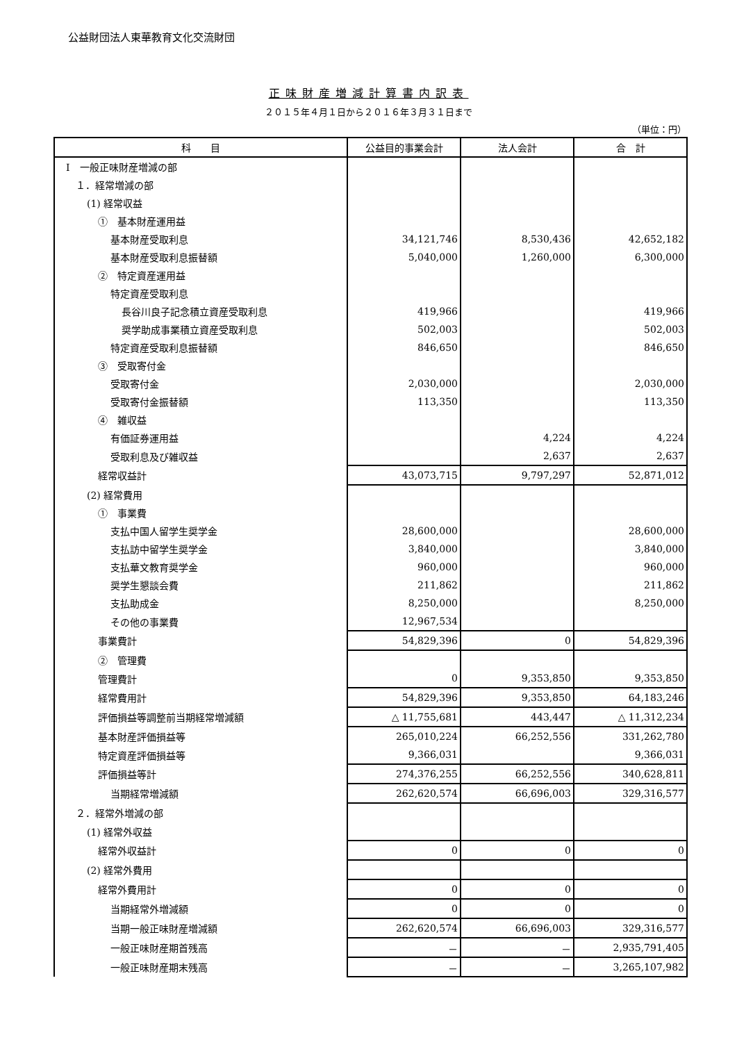公益財団法人東華教育文化交流財団
正味財産増減計算書内訳表
２０１５年４月１日から２０１６年３月３１日まで
（単位：円）
| 科 目 | 公益目的事業会計 | 法人会計 | 合 計 |
| --- | --- | --- | --- |
| Ⅰ 一般正味財産増減の部 | | | |
| １．経常増減の部 | | | |
| (1) 経常収益 | | | |
| ① 基本財産運用益 | | | |
| 基本財産受取利息 | 34,121,746 | 8,530,436 | 42,652,182 |
| 基本財産受取利息振替額 | 5,040,000 | 1,260,000 | 6,300,000 |
| ② 特定資産運用益 | | | |
| 特定資産受取利息 | | | |
| 長谷川良子記念積立資産受取利息 | 419,966 | | 419,966 |
| 奨学助成事業積立資産受取利息 | 502,003 | | 502,003 |
| 特定資産受取利息振替額 | 846,650 | | 846,650 |
| ③ 受取寄付金 | | | |
| 受取寄付金 | 2,030,000 | | 2,030,000 |
| 受取寄付金振替額 | 113,350 | | 113,350 |
| ④ 雑収益 | | | |
| 有価証券運用益 | | 4,224 | 4,224 |
| 受取利息及び雑収益 | | 2,637 | 2,637 |
| 経常収益計 | 43,073,715 | 9,797,297 | 52,871,012 |
| (2) 経常費用 | | | |
| ① 事業費 | | | |
| 支払中国人留学生奨学金 | 28,600,000 | | 28,600,000 |
| 支払訪中留学生奨学金 | 3,840,000 | | 3,840,000 |
| 支払華文教育奨学金 | 960,000 | | 960,000 |
| 奨学生懇談会費 | 211,862 | | 211,862 |
| 支払助成金 | 8,250,000 | | 8,250,000 |
| その他の事業費 | 12,967,534 | | |
| 事業費計 | 54,829,396 | 0 | 54,829,396 |
| ② 管理費 | | | |
| 管理費計 | 0 | 9,353,850 | 9,353,850 |
| 経常費用計 | 54,829,396 | 9,353,850 | 64,183,246 |
| 評価損益等調整前当期経常増減額 | △ 11,755,681 | 443,447 | △ 11,312,234 |
| 基本財産評価損益等 | 265,010,224 | 66,252,556 | 331,262,780 |
| 特定資産評価損益等 | 9,366,031 | | 9,366,031 |
| 評価損益等計 | 274,376,255 | 66,252,556 | 340,628,811 |
| 当期経常増減額 | 262,620,574 | 66,696,003 | 329,316,577 |
| ２．経常外増減の部 | | | |
| (1) 経常外収益 | | | |
| 経常外収益計 | 0 | 0 | 0 |
| (2) 経常外費用 | | | |
| 経常外費用計 | 0 | 0 | 0 |
| 当期経常外増減額 | 0 | 0 | 0 |
| 当期一般正味財産増減額 | 262,620,574 | 66,696,003 | 329,316,577 |
| 一般正味財産期首残高 | － | － | 2,935,791,405 |
| 一般正味財産期末残高 | － | － | 3,265,107,982 |